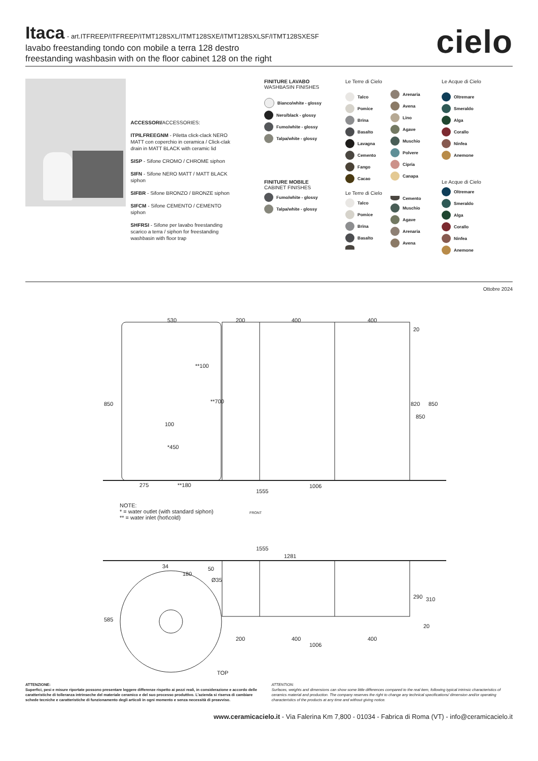Itaca
- art.ITFREEP/ITFREEP/ITMT128SXL/ITMT128SXE/ITMT128SXLSF/ITMT128SXESF
lavabo freestanding tondo con mobile a terra 128 destro
freestanding washbasin with on the floor cabinet 128 on the right
cielo
ACCESSORI/ACCESSORIES:
ITPILFREEGNM - Piletta click-clack NERO MATT con coperchio in ceramica / Click-clak drain in MATT BLACK with ceramic lid
SISP - Sifone CROMO / CHROME siphon
SIFN - Sifone NERO MATT / MATT BLACK siphon
SIFBR - Sifone BRONZO / BRONZE siphon
SIFCM - Sifone CEMENTO / CEMENTO siphon
SHFRSI - Sifone per lavabo freestanding scarico a terra / siphon for freestanding washbasin with floor trap
FINITURE LAVABO
WASHBASIN FINISHES
Bianco/white - glossy
Nero/black - glossy
Fumo/white - glossy
Talpa/white - glossy
FINITURE MOBILE
CABINET FINISHES
Fumo/white - glossy
Talpa/white - glossy
Le Terre di Cielo
Talco
Pomice
Brina
Basalto
Lavagna
Cemento
Fango
Cacao
Arenaria
Avena
Lino
Agave
Muschio
Polvere
Cipria
Canapa
Le Terre di Cielo
Talco
Pomice
Brina
Basalto
Cemento
Muschio
Agave
Arenaria
Avena
Le Acque di Cielo
Oltremare
Smeraldo
Alga
Corallo
Ninfea
Anemone
Le Acque di Cielo
Oltremare
Smeraldo
Alga
Corallo
Ninfea
Anemone
Ottobre 2024
530 200 400 400
20
**100
100
**700
*450
850 820 850
850
275 **180 1006
1555
NOTE:
* = water outlet (with standard siphon)
** = water inlet (hot\cold)
FRONT
1555
1281
34 50
180
Ø35
585
290 310
20
200 400
1006
400
TOP
ATTENZIONE:
Superfici, pesi e misure riportate possono presentare leggere differenze rispetto ai pezzi reali, in considerazione e accordo delle caratteristiche di tolleranza intrinseche del materiale ceramico e del suo processo produttivo. L’azienda si riserva di cambiare schede tecniche e caratteristiche di funzionamento degli articoli in ogni momento e senza necessità di preavviso.
ATTENTION:
Surfaces, weights and dimensions can show some little differences compared to the real item, following typical intrinsic characteristics of ceramics material and production. The company reserves the right to change any technical specifications/ dimension and/or operating characteristics of the products at any time and without giving notice.
www.ceramicacielo.it - Via Falerina Km 7,800 - 01034 - Fabrica di Roma (VT) - info@ceramicacielo.it